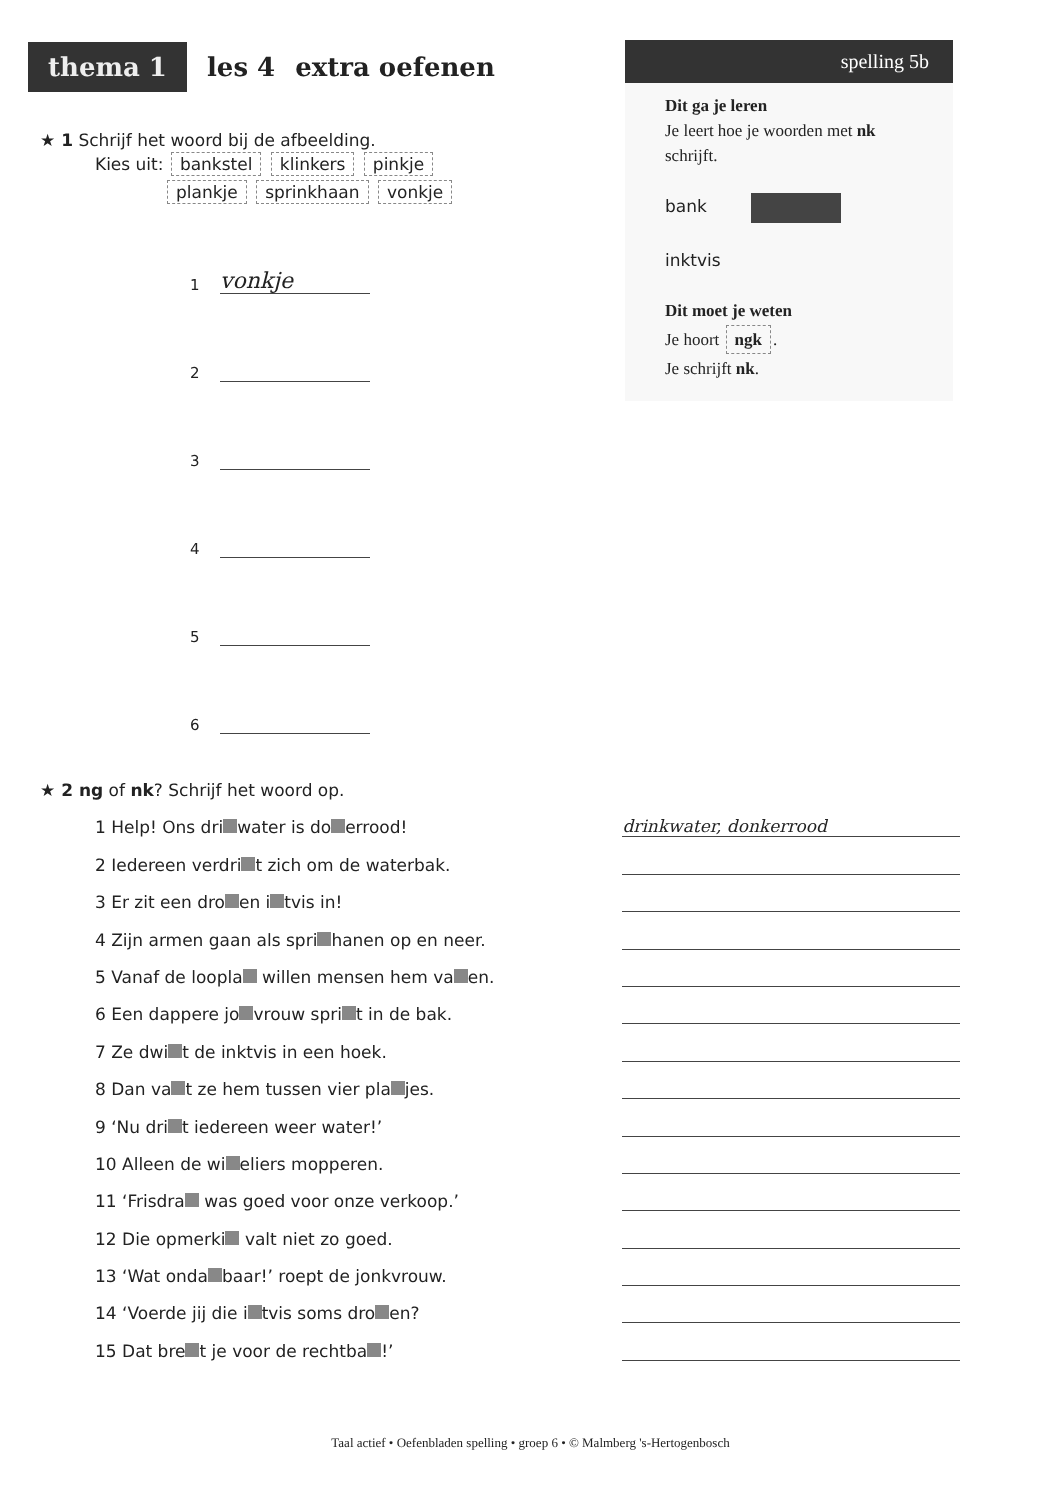thema 1
les 4 extra oefenen
spelling 5b
Dit ga je leren
Je leert hoe je woorden met nk schrijft.
bank
inktvis
Dit moet je weten
Je hoort ngk.
Je schrijft nk.
★ 1 Schrijf het woord bij de afbeelding.
Kies uit: bankstel klinkers pinkje
plankje sprinkhaan vonkje
1 vonkje
2
3
4
5
6
★ 2 ng of nk? Schrijf het woord op.
1 Help! Ons dri water is do errood! drinkwater, donkerrood
2 Iedereen verdri t zich om de waterbak.
3 Er zit een dro en i tvis in!
4 Zijn armen gaan als spri hanen op en neer.
5 Vanaf de loopla willen mensen hem va en.
6 Een dappere jo vrouw spri t in de bak.
7 Ze dwi t de inktvis in een hoek.
8 Dan va t ze hem tussen vier pla jes.
9 ‘Nu dri t iedereen weer water!’
10 Alleen de wi eliers mopperen.
11 ‘Frisdra was goed voor onze verkoop.’
12 Die opmerki valt niet zo goed.
13 ‘Wat onda baar!’ roept de jonkvrouw.
14 ‘Voerde jij die i tvis soms dro en?
15 Dat bre t je voor de rechtba !’
Taal actief • Oefenbladen spelling • groep 6 • © Malmberg 's-Hertogenbosch